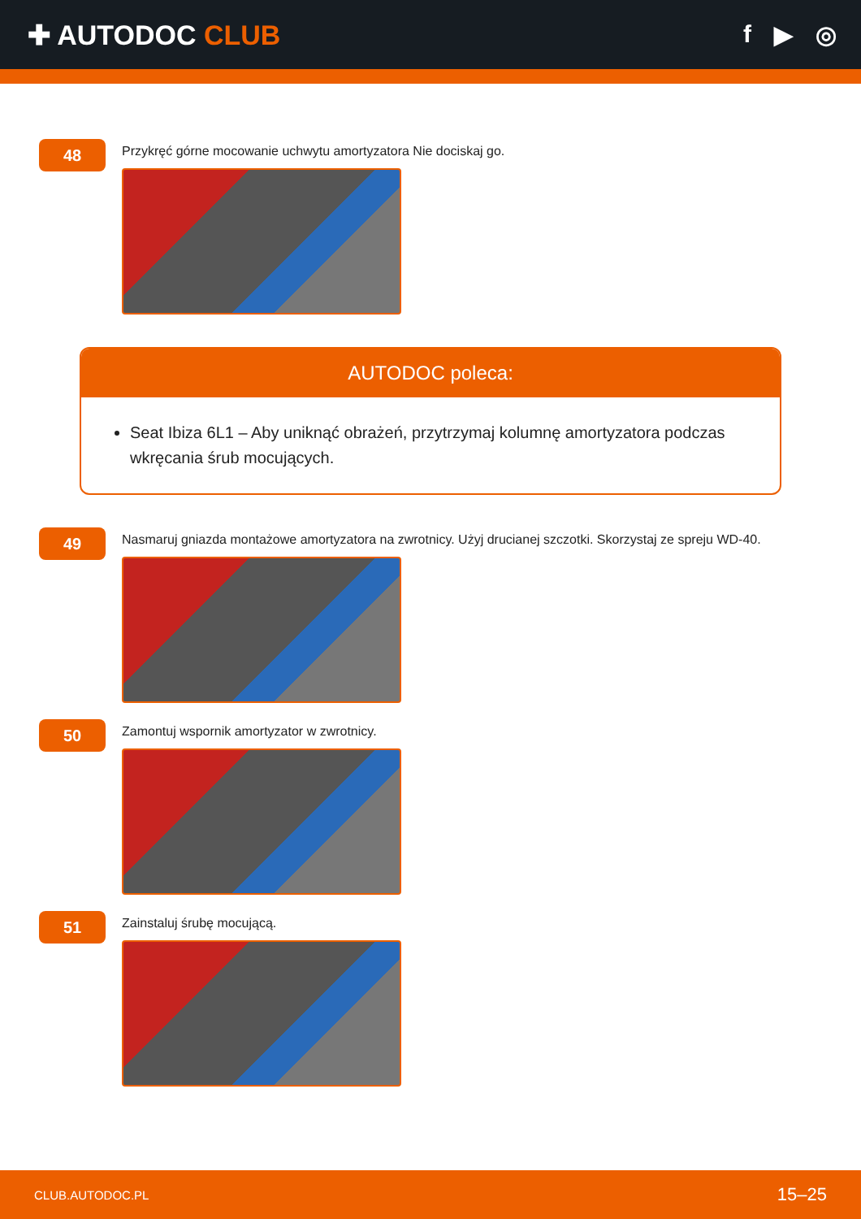✚ AUTODOC CLUB f ▶ ◎
48
Przykręć górne mocowanie uchwytu amortyzatora Nie dociskaj go.
AUTODOC poleca:
Seat Ibiza 6L1 – Aby uniknąć obrażeń, przytrzymaj kolumnę amortyzatora podczas wkręcania śrub mocujących.
49
Nasmaruj gniazda montażowe amortyzatora na zwrotnicy. Użyj drucianej szczotki. Skorzystaj ze spreju WD-40.
50
Zamontuj wspornik amortyzator w zwrotnicy.
51
Zainstaluj śrubę mocującą.
CLUB.AUTODOC.PL 15–25